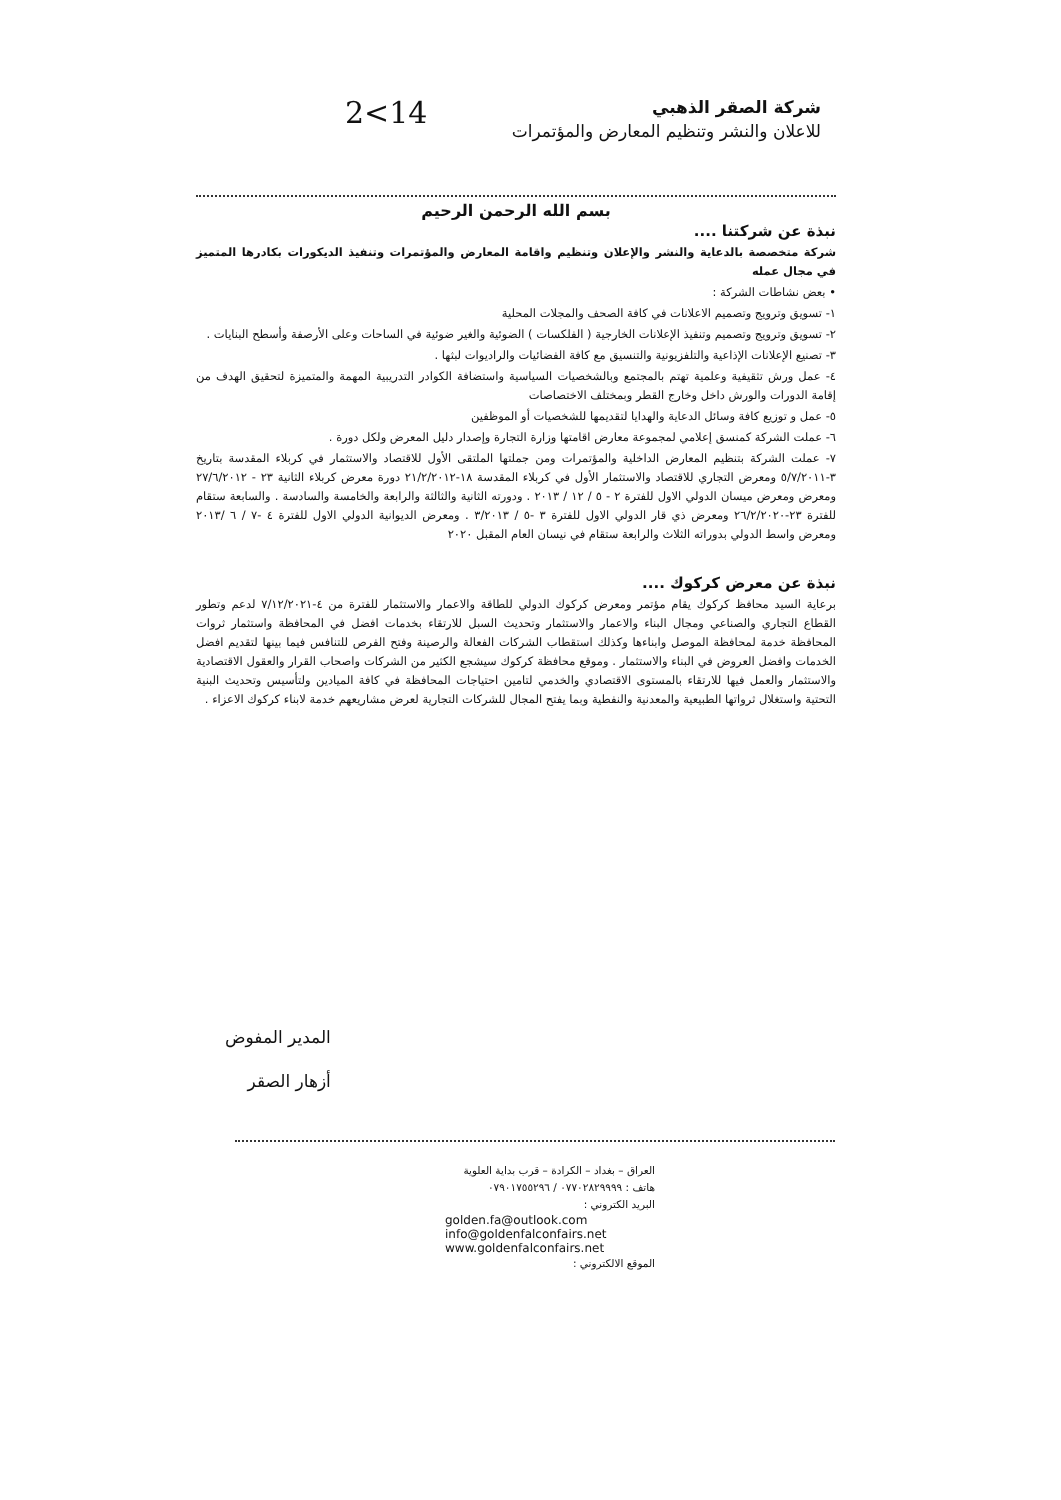2<14
شركة الصقر الذهبي
للاعلان والنشر وتنظيم المعارض والمؤتمرات
بسم الله الرحمن الرحيم
نبذة عن شركتنا ....
شركة متخصصة بالدعاية والنشر والإعلان وتنظيم واقامة المعارض والمؤتمرات وتنفيذ الديكورات بكادرها المتميز في مجال عمله
• بعض نشاطات الشركة :
١- تسويق وترويج وتصميم الاعلانات في كافة الصحف والمجلات المحلية
٢- تسويق وترويج وتصميم وتنفيذ الإعلانات الخارجية ( الفلكسات ) الضوئية والغير ضوئية في الساحات وعلى الأرصفة وأسطح البنايات .
٣- تصنيع الإعلانات الإذاعية والتلفزيونية والتنسيق مع كافة الفضائيات والراديوات لبثها .
٤- عمل ورش تثقيفية وعلمية تهتم بالمجتمع وبالشخصيات السياسية واستضافة الكوادر التدريبية المهمة والمتميزة لتحقيق الهدف من إقامة الدورات والورش داخل وخارج القطر وبمختلف الاختصاصات
٥- عمل و توزيع كافة وسائل الدعاية والهدايا لتقديمها للشخصيات أو الموظفين
٦- عملت الشركة كمنسق إعلامي لمجموعة معارض اقامتها وزارة التجارة وإصدار دليل المعرض ولكل دورة .
٧- عملت الشركة بتنظيم المعارض الداخلية والمؤتمرات ومن جملتها الملتقى الأول للاقتصاد والاستثمار في كربلاء المقدسة بتاريخ ٣-٥/٧/٢٠١١ ومعرض التجاري للاقتصاد والاستثمار الأول في كربلاء المقدسة ١٨-٢١/٢/٢٠١٢ دورة معرض كربلاء الثانية ٢٣ - ٢٧/٦/٢٠١٢ ومعرض ومعرض ميسان الدولي الاول للفترة ٢ - ٥ / ١٢ / ٢٠١٣ . ودورته الثانية والثالثة والرابعة والخامسة والسادسة . والسابعة ستقام للفترة ٢٣-٢٦/٢/٢٠٢٠ ومعرض ذي قار الدولي الاول للفترة ٣ -٥ / ٣/٢٠١٣ . ومعرض الديوانية الدولي الاول للفترة ٤ -٧ / ٦ /٢٠١٣ ومعرض واسط الدولي بدوراته الثلاث والرابعة ستقام في نيسان العام المقبل ٢٠٢٠
نبذة عن معرض كركوك ....
برعاية السيد محافظ كركوك يقام مؤتمر ومعرض كركوك الدولي للطاقة والاعمار والاستثمار للفترة من ٤-٧/١٢/٢٠٢١ لدعم وتطور القطاع التجاري والصناعي ومجال البناء والاعمار والاستثمار وتحديث السبل للارتقاء بخدمات افضل في المحافظة واستثمار ثروات المحافظة خدمة لمحافظة الموصل وابناءها وكذلك استقطاب الشركات الفعالة والرصينة وفتح الفرص للتنافس فيما بينها لتقديم افضل الخدمات وافضل العروض في البناء والاستثمار . وموقع محافظة كركوك سيشجع الكثير من الشركات واصحاب القرار والعقول الاقتصادية والاستثمار والعمل فيها للارتقاء بالمستوى الاقتصادي والخدمي لتامين احتياجات المحافظة في كافة الميادين ولتأسيس وتحديث البنية التحتية واستغلال ثرواتها الطبيعية والمعدنية والنفطية وبما يفتح المجال للشركات التجارية لعرض مشاريعهم خدمة لابناء كركوك الاعزاء .
المدير المفوض
أزهار الصقر
العراق – بغداد – الكرادة – قرب بداية العلوية
هاتف : ٠٧٧٠٢٨٢٩٩٩٩ / ٠٧٩٠١٧٥٥٢٩٦
البريد الكتروني :
golden.fa@outlook.com
info@goldenfalconfairs.net
www.goldenfalconfairs.net
الموقع الالكتروني :